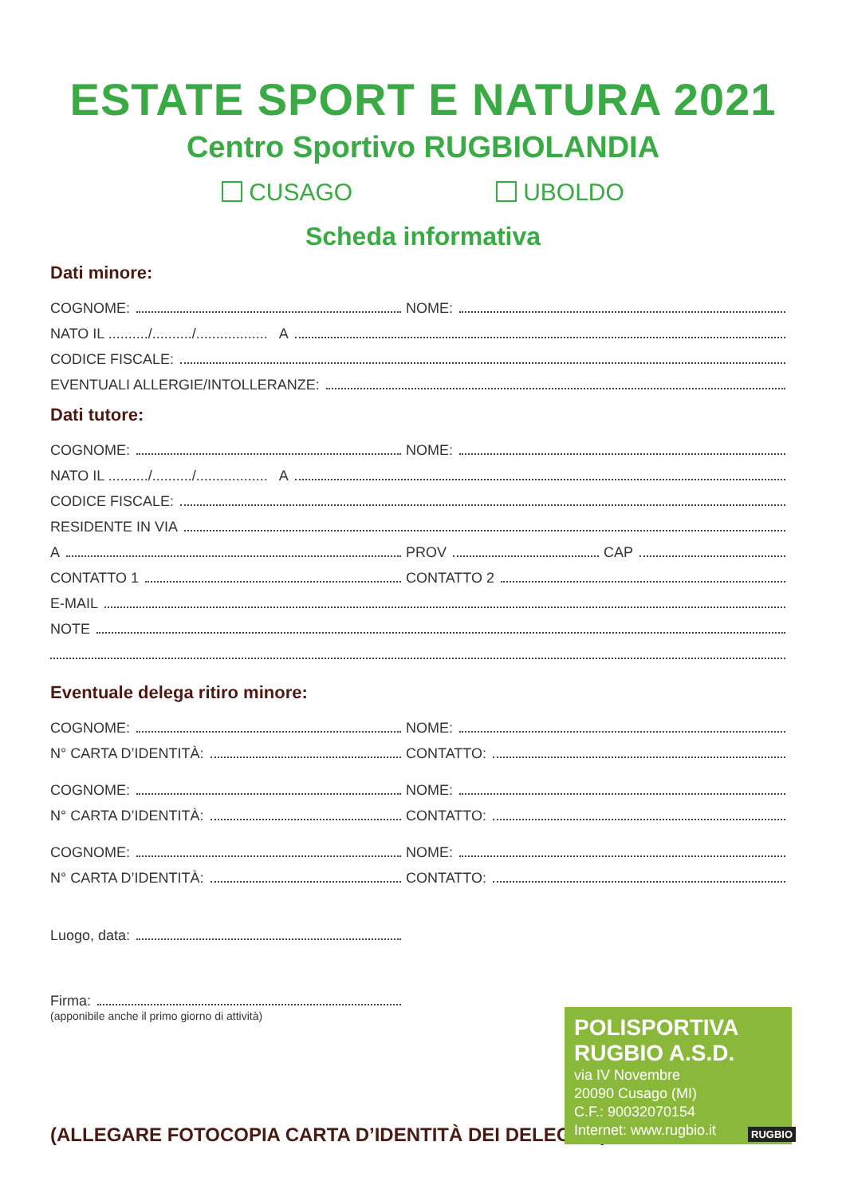ESTATE SPORT E NATURA 2021
Centro Sportivo RUGBIOLANDIA
CUSAGO UBOLDO
Scheda informativa
Dati minore:
COGNOME:
NOME:
NATO IL ........../........../.................. A
CODICE FISCALE:
EVENTUALI ALLERGIE/INTOLLERANZE:
Dati tutore:
COGNOME:
NOME:
NATO IL ........../........../.................. A
CODICE FISCALE:
RESIDENTE IN VIA
A
PROV CAP
CONTATTO 1
CONTATTO 2
E-MAIL
NOTE
Eventuale delega ritiro minore:
COGNOME:
NOME:
N° CARTA D’IDENTITÀ:
CONTATTO:
COGNOME:
NOME:
N° CARTA D’IDENTITÀ:
CONTATTO:
COGNOME:
NOME:
N° CARTA D’IDENTITÀ:
CONTATTO:
Luogo, data:
Firma:
(apponibile anche il primo giorno di attività)
(ALLEGARE FOTOCOPIA CARTA D’IDENTITÀ DEI DELEGATI)
POLISPORTIVA
RUGBIO A.S.D.
via IV Novembre
20090 Cusago (MI)
C.F.: 90032070154
Internet: www.rugbio.it
RUGBIO